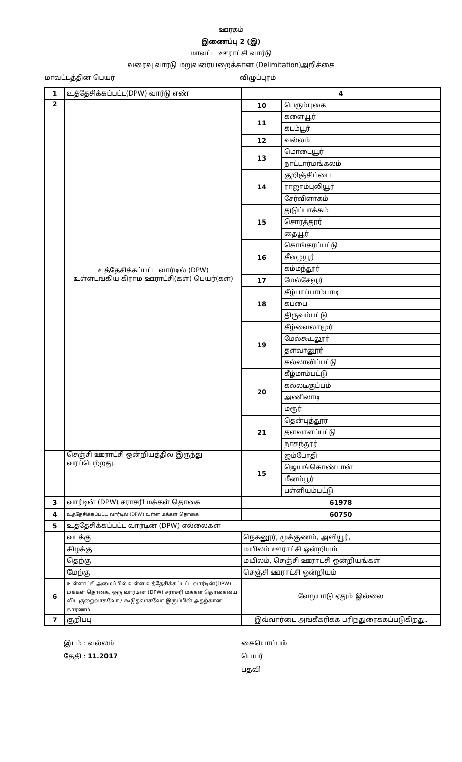ஊரகம்
இணைப்பு 2 (இ)
மாவட்ட ஊராட்சி வார்டு
வரைவு வார்டு மறுவரையறைக்கான (Delimitation)அறிக்கை
மாவட்டத்தின் பெயர் விழுப்புரம்
| 1 | உத்தேசிக்கப்பட்ட(DPW) வார்டு எண் | 4 | |
| 2 | உத்தேசிக்கப்பட்ட வார்டில் (DPW) உள்ளடங்கிய கிராம ஊராட்சி(கள்) பெயர்(கள்) | 10 | பெரும்புகை |
| | | 11 | களையூர் |
| | | | கடம்பூர் |
| | | 12 | வல்லம் |
| | | 13 | மொடையூர் |
| | | | நாட்டார்மங்கலம் |
| | | 14 | குறிஞ்சிப்பை |
| | | | ராஜாம்புலியூர் |
| | | | சேர்விளாகம் |
| | | 15 | துடுப்பாக்கம் |
| | | | சொரத்தூர் |
| | | | தையூர் |
| | | 16 | கொங்கரப்பட்டு |
| | | | கீழையூர் |
| | | | கம்மந்தூர் |
| | | 17 | மேல்சேவூர் |
| | | 18 | கீழ்பாப்பாம்பாடி |
| | | | கப்பை |
| | | | திருவம்பட்டு |
| | | 19 | கீழ்வைலாமூர் |
| | | | மேல்கூடலூர் |
| | | | தளவானூர் |
| | | | கல்லாலிப்பட்டு |
| | | 20 | கீழ்மாம்பட்டு |
| | | | கல்லடிகுப்பம் |
| | | | அணிலாடி |
| | | | மரூர் |
| | | 21 | தென்புத்தூர் |
| | | | தளவாளப்பட்டு |
| | | | நாகந்தூர் |
| | செஞ்சி ஊராட்சி ஒன்றியத்தில் இருந்து வரப்பெற்றது. | 15 | ஜம்போதி |
| | | | ஜெயங்கொண்டான் |
| | | | மீனம்பூர் |
| | | | பள்ளியம்பட்டு |
| 3 | வார்டின் (DPW) சராசரி மக்கள் தொகை | 61978 | |
| 4 | உத்தேசிக்கப்பட்ட வார்டில் (DPW) உள்ள மக்கள் தொகை | 60750 | |
| 5 | உத்தேசிக்கப்பட்ட வார்டின் (DPW) எல்லைகள் | | |
| | வடக்கு | நெகனூர், முக்குணம், அவியூர், | |
| | கிழக்கு | மயிலம் ஊராட்சி ஒன்றியம் | |
| | தெற்கு | மயிலம், செஞ்சி ஊராட்சி ஒன்றியங்கள் | |
| | மேற்கு | செஞ்சி ஊராட்சி ஒன்றியம் | |
| 6 | உள்ளாட்சி அமைப்பில் உள்ள உத்தேசிக்கப்பட்ட வார்டின்(DPW) மக்கள் தொகை, ஒரு வார்டின் (DPW) சராசரி மக்கள் தொகையை விட குறைவாகவோ / கூடுதலாகவோ இருப்பின் அதற்கான காரணம் | வேறுபாடு ஏதும் இல்லை | |
| 7 | குறிப்பு | இவ்வார்டை அங்கீகரிக்க பரிந்துரைக்கப்படுகிறது. | |
இடம் : வல்லம்
தேதி : 11.2017
கையொப்பம்
பெயர்
பதவி